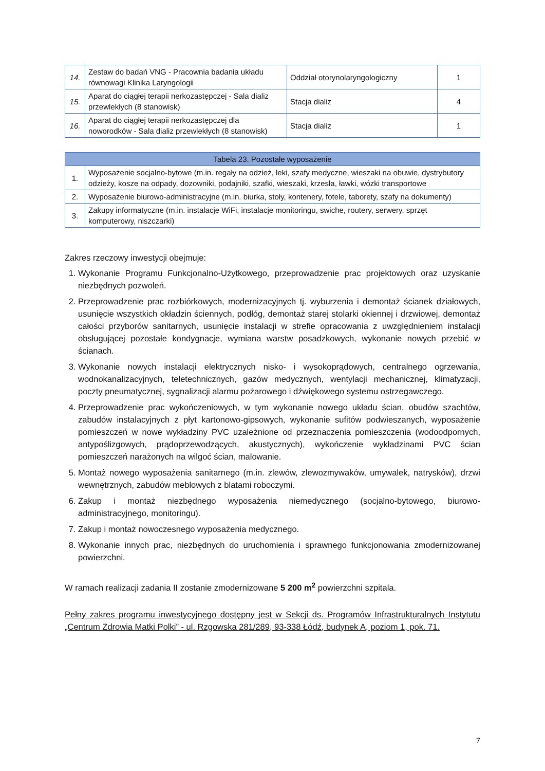| 14. | Zestaw do badań VNG - Pracownia badania układu równowagi Klinika Laryngologii | Oddział otorynolaryngologiczny | 1 |
| 15. | Aparat do ciągłej terapii nerkozastępczej - Sala dializ przewlekłych (8 stanowisk) | Stacja dializ | 4 |
| 16. | Aparat do ciągłej terapii nerkozastępczej dla noworodków - Sala dializ przewlekłych (8 stanowisk) | Stacja dializ | 1 |
| Tabela 23. Pozostałe wyposażenie | |
| --- | --- |
| 1. | Wyposażenie socjalno-bytowe (m.in. regały na odzież, leki, szafy medyczne, wieszaki na obuwie, dystrybutory odzieży, kosze na odpady, dozowniki, podajniki, szafki, wieszaki, krzesła, ławki, wózki transportowe |
| 2. | Wyposażenie biurowo-administracyjne (m.in. biurka, stoły, kontenery, fotele, taborety, szafy na dokumenty) |
| 3. | Zakupy informatyczne (m.in. instalacje WiFi, instalacje monitoringu, swiche, routery, serwery, sprzęt komputerowy, niszczarki) |
Zakres rzeczowy inwestycji obejmuje:
1. Wykonanie Programu Funkcjonalno-Użytkowego, przeprowadzenie prac projektowych oraz uzyskanie niezbędnych pozwoleń.
2. Przeprowadzenie prac rozbiórkowych, modernizacyjnych tj. wyburzenia i demontaż ścianek działowych, usunięcie wszystkich okładzin ściennych, podłóg, demontaż starej stolarki okiennej i drzwiowej, demontaż całości przyborów sanitarnych, usunięcie instalacji w strefie opracowania z uwzględnieniem instalacji obsługującej pozostałe kondygnacje, wymiana warstw posadzkowych, wykonanie nowych przebić w ścianach.
3. Wykonanie nowych instalacji elektrycznych nisko- i wysokoprądowych, centralnego ogrzewania, wodnokanalizacyjnych, teletechnicznych, gazów medycznych, wentylacji mechanicznej, klimatyzacji, poczty pneumatycznej, sygnalizacji alarmu pożarowego i dźwiękowego systemu ostrzegawczego.
4. Przeprowadzenie prac wykończeniowych, w tym wykonanie nowego układu ścian, obudów szachtów, zabudów instalacyjnych z płyt kartonowo-gipsowych, wykonanie sufitów podwieszanych, wyposażenie pomieszczeń w nowe wykładziny PVC uzależnione od przeznaczenia pomieszczenia (wodoodpornych, antypoślizgowych, prądoprzewodzących, akustycznych), wykończenie wykładzinami PVC ścian pomieszczeń narażonych na wilgoć ścian, malowanie.
5. Montaż nowego wyposażenia sanitarnego (m.in. zlewów, zlewozmywaków, umywalek, natrysków), drzwi wewnętrznych, zabudów meblowych z blatami roboczymi.
6. Zakup i montaż niezbędnego wyposażenia niemedycznego (socjalno-bytowego, biurowo-administracyjnego, monitoringu).
7. Zakup i montaż nowoczesnego wyposażenia medycznego.
8. Wykonanie innych prac, niezbędnych do uruchomienia i sprawnego funkcjonowania zmodernizowanej powierzchni.
W ramach realizacji zadania II zostanie zmodernizowane 5 200 m<sup>2</sup> powierzchni szpitala.
Pełny zakres programu inwestycyjnego dostępny jest w Sekcji ds. Programów Infrastrukturalnych Instytutu „Centrum Zdrowia Matki Polki” - ul. Rzgowska 281/289, 93-338 Łódź, budynek A, poziom 1, pok. 71.
7